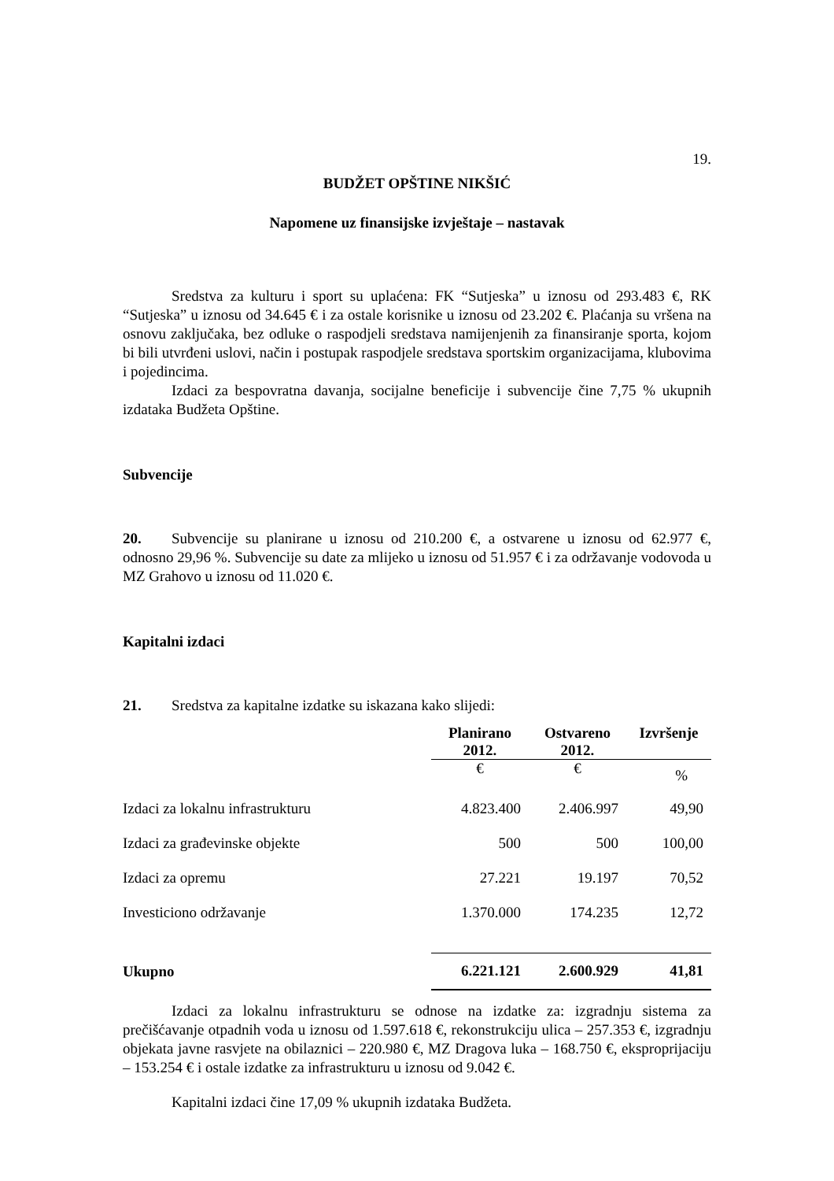19.
BUDŽET OPŠTINE NIKŠIĆ
Napomene uz finansijske izvještaje – nastavak
Sredstva za kulturu i sport su uplaćena: FK “Sutjeska” u iznosu od 293.483 €, RK “Sutjeska” u iznosu od 34.645 € i za ostale korisnike u iznosu od 23.202 €. Plaćanja su vršena na osnovu zaključaka, bez odluke o raspodjeli sredstava namijenjenih za finansiranje sporta, kojom bi bili utvrđeni uslovi, način i postupak raspodjele sredstava sportskim organizacijama, klubovima i pojedincima.
Izdaci za bespovratna davanja, socijalne beneficije i subvencije čine 7,75 % ukupnih izdataka Budžeta Opštine.
Subvencije
20. Subvencije su planirane u iznosu od 210.200 €, a ostvarene u iznosu od 62.977 €, odnosno 29,96 %. Subvencije su date za mlijeko u iznosu od 51.957 € i za održavanje vodovoda u MZ Grahovo u iznosu od 11.020 €.
Kapitalni izdaci
21. Sredstva za kapitalne izdatke su iskazana kako slijedi:
| | Planirano 2012. | Ostvareno 2012. | Izvršenje |
| --- | --- | --- | --- |
| | € | € | % |
| Izdaci za lokalnu infrastrukturu | 4.823.400 | 2.406.997 | 49,90 |
| Izdaci za građevinske objekte | 500 | 500 | 100,00 |
| Izdaci za opremu | 27.221 | 19.197 | 70,52 |
| Investiciono održavanje | 1.370.000 | 174.235 | 12,72 |
| Ukupno | 6.221.121 | 2.600.929 | 41,81 |
Izdaci za lokalnu infrastrukturu se odnose na izdatke za: izgradnju sistema za prečišćavanje otpadnih voda u iznosu od 1.597.618 €, rekonstrukciju ulica – 257.353 €, izgradnju objekata javne rasvjete na obilaznici – 220.980 €, MZ Dragova luka – 168.750 €, eksproprijaciju – 153.254 € i ostale izdatke za infrastrukturu u iznosu od 9.042 €.
Kapitalni izdaci čine 17,09 % ukupnih izdataka Budžeta.